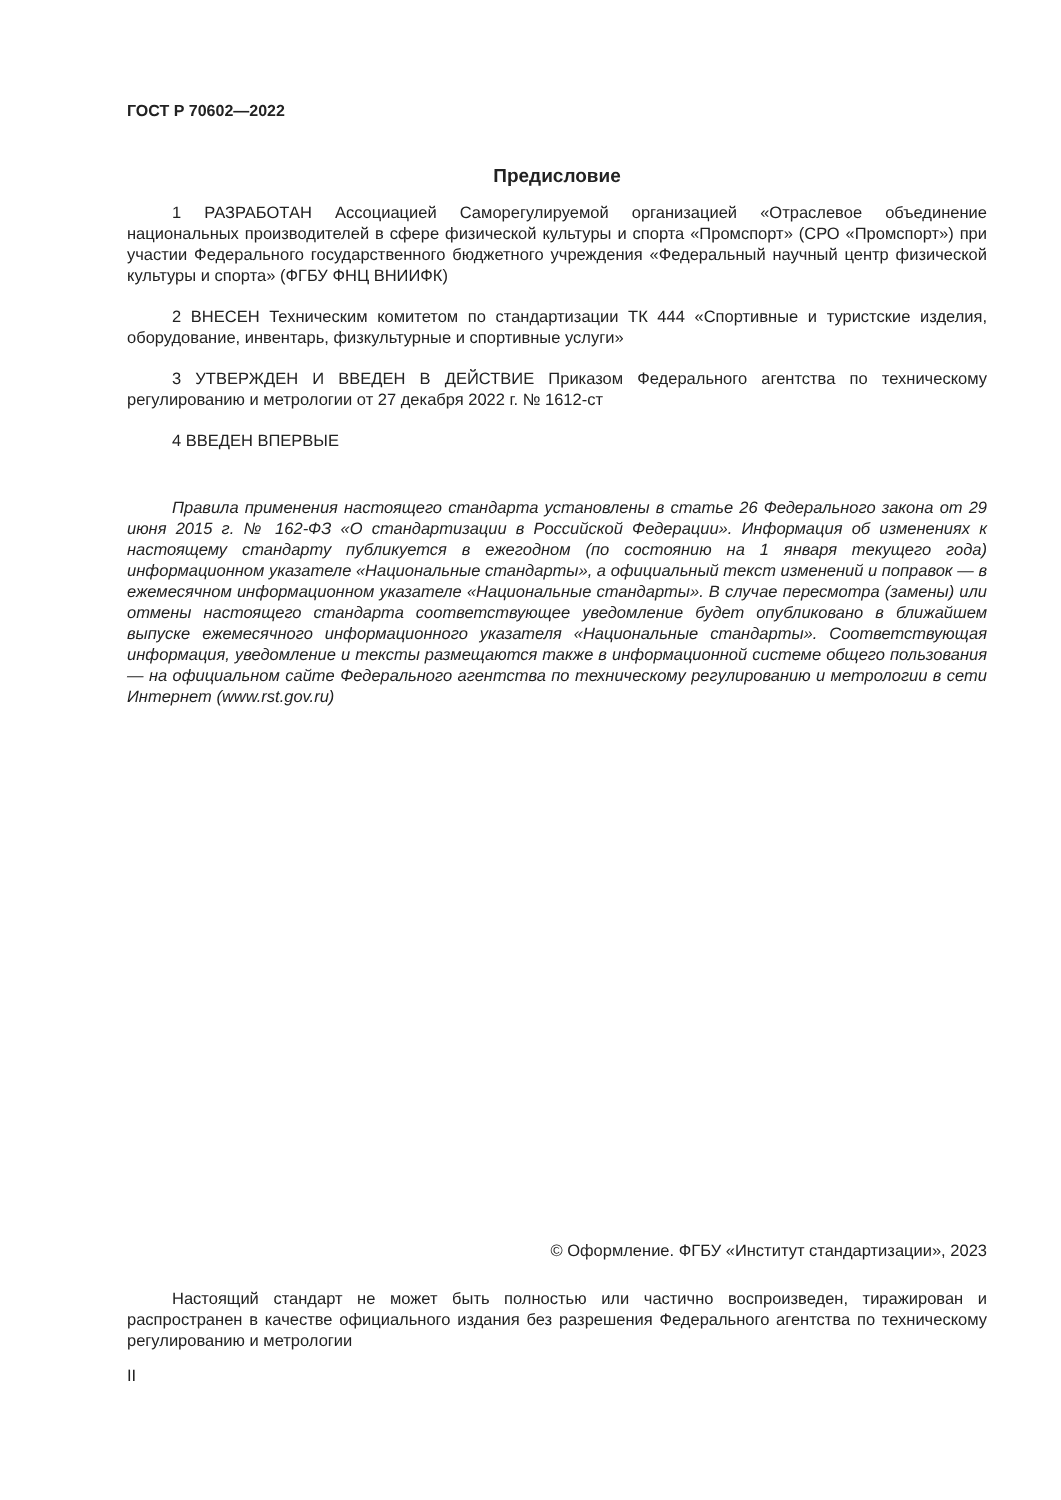ГОСТ Р 70602—2022
Предисловие
1 РАЗРАБОТАН Ассоциацией Саморегулируемой организацией «Отраслевое объединение национальных производителей в сфере физической культуры и спорта «Промспорт» (СРО «Промспорт») при участии Федерального государственного бюджетного учреждения «Федеральный научный центр физической культуры и спорта» (ФГБУ ФНЦ ВНИИФК)
2 ВНЕСЕН Техническим комитетом по стандартизации ТК 444 «Спортивные и туристские изделия, оборудование, инвентарь, физкультурные и спортивные услуги»
3 УТВЕРЖДЕН И ВВЕДЕН В ДЕЙСТВИЕ Приказом Федерального агентства по техническому регулированию и метрологии от 27 декабря 2022 г. № 1612-ст
4 ВВЕДЕН ВПЕРВЫЕ
Правила применения настоящего стандарта установлены в статье 26 Федерального закона от 29 июня 2015 г. № 162-ФЗ «О стандартизации в Российской Федерации». Информация об изменениях к настоящему стандарту публикуется в ежегодном (по состоянию на 1 января текущего года) информационном указателе «Национальные стандарты», а официальный текст изменений и поправок — в ежемесячном информационном указателе «Национальные стандарты». В случае пересмотра (замены) или отмены настоящего стандарта соответствующее уведомление будет опубликовано в ближайшем выпуске ежемесячного информационного указателя «Национальные стандарты». Соответствующая информация, уведомление и тексты размещаются также в информационной системе общего пользования — на официальном сайте Федерального агентства по техническому регулированию и метрологии в сети Интернет (www.rst.gov.ru)
© Оформление. ФГБУ «Институт стандартизации», 2023
Настоящий стандарт не может быть полностью или частично воспроизведен, тиражирован и распространен в качестве официального издания без разрешения Федерального агентства по техническому регулированию и метрологии
II